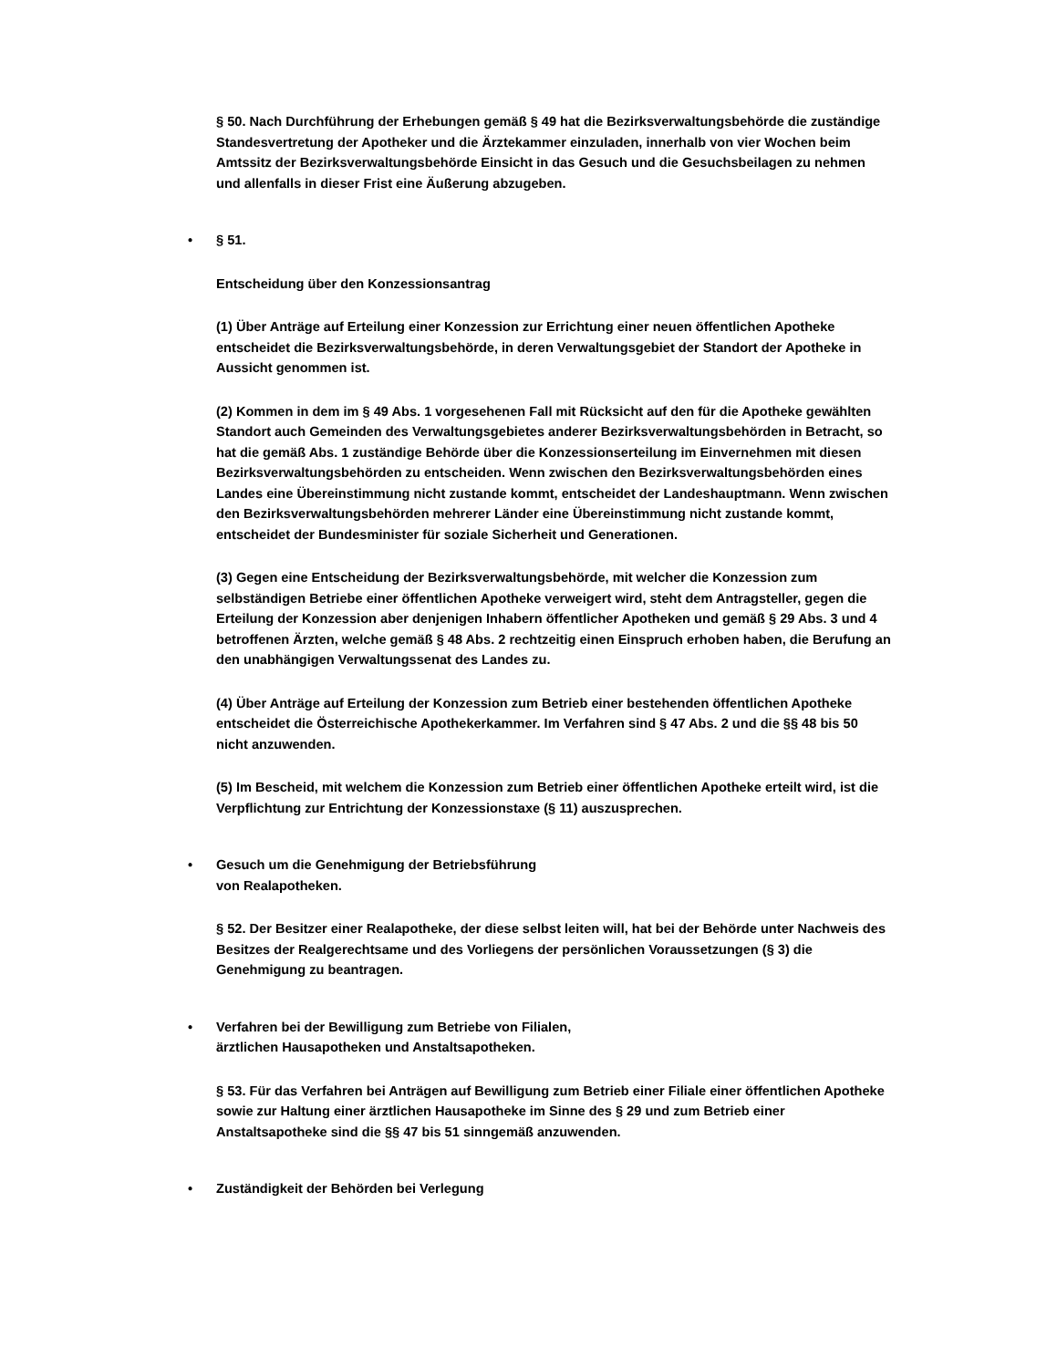§ 50. Nach Durchführung der Erhebungen gemäß § 49 hat die Bezirksverwaltungsbehörde die zuständige Standesvertretung der Apotheker und die Ärztekammer einzuladen, innerhalb von vier Wochen beim Amtssitz der Bezirksverwaltungsbehörde Einsicht in das Gesuch und die Gesuchsbeilagen zu nehmen und allenfalls in dieser Frist eine Äußerung abzugeben.
• § 51.
Entscheidung über den Konzessionsantrag
(1) Über Anträge auf Erteilung einer Konzession zur Errichtung einer neuen öffentlichen Apotheke entscheidet die Bezirksverwaltungsbehörde, in deren Verwaltungsgebiet der Standort der Apotheke in Aussicht genommen ist.
(2) Kommen in dem im § 49 Abs. 1 vorgesehenen Fall mit Rücksicht auf den für die Apotheke gewählten Standort auch Gemeinden des Verwaltungsgebietes anderer Bezirksverwaltungsbehörden in Betracht, so hat die gemäß Abs. 1 zuständige Behörde über die Konzessionserteilung im Einvernehmen mit diesen Bezirksverwaltungsbehörden zu entscheiden. Wenn zwischen den Bezirksverwaltungsbehörden eines Landes eine Übereinstimmung nicht zustande kommt, entscheidet der Landeshauptmann. Wenn zwischen den Bezirksverwaltungsbehörden mehrerer Länder eine Übereinstimmung nicht zustande kommt, entscheidet der Bundesminister für soziale Sicherheit und Generationen.
(3) Gegen eine Entscheidung der Bezirksverwaltungsbehörde, mit welcher die Konzession zum selbständigen Betriebe einer öffentlichen Apotheke verweigert wird, steht dem Antragsteller, gegen die Erteilung der Konzession aber denjenigen Inhabern öffentlicher Apotheken und gemäß § 29 Abs. 3 und 4 betroffenen Ärzten, welche gemäß § 48 Abs. 2 rechtzeitig einen Einspruch erhoben haben, die Berufung an den unabhängigen Verwaltungssenat des Landes zu.
(4) Über Anträge auf Erteilung der Konzession zum Betrieb einer bestehenden öffentlichen Apotheke entscheidet die Österreichische Apothekerkammer. Im Verfahren sind § 47 Abs. 2 und die §§ 48 bis 50 nicht anzuwenden.
(5) Im Bescheid, mit welchem die Konzession zum Betrieb einer öffentlichen Apotheke erteilt wird, ist die Verpflichtung zur Entrichtung der Konzessionstaxe (§ 11) auszusprechen.
• Gesuch um die Genehmigung der Betriebsführung
von Realapotheken.
§ 52. Der Besitzer einer Realapotheke, der diese selbst leiten will, hat bei der Behörde unter Nachweis des Besitzes der Realgerechtsame und des Vorliegens der persönlichen Voraussetzungen (§ 3) die Genehmigung zu beantragen.
• Verfahren bei der Bewilligung zum Betriebe von Filialen,
ärztlichen Hausapotheken und Anstaltsapotheken.
§ 53. Für das Verfahren bei Anträgen auf Bewilligung zum Betrieb einer Filiale einer öffentlichen Apotheke sowie zur Haltung einer ärztlichen Hausapotheke im Sinne des § 29 und zum Betrieb einer Anstaltsapotheke sind die §§ 47 bis 51 sinngemäß anzuwenden.
• Zuständigkeit der Behörden bei Verlegung